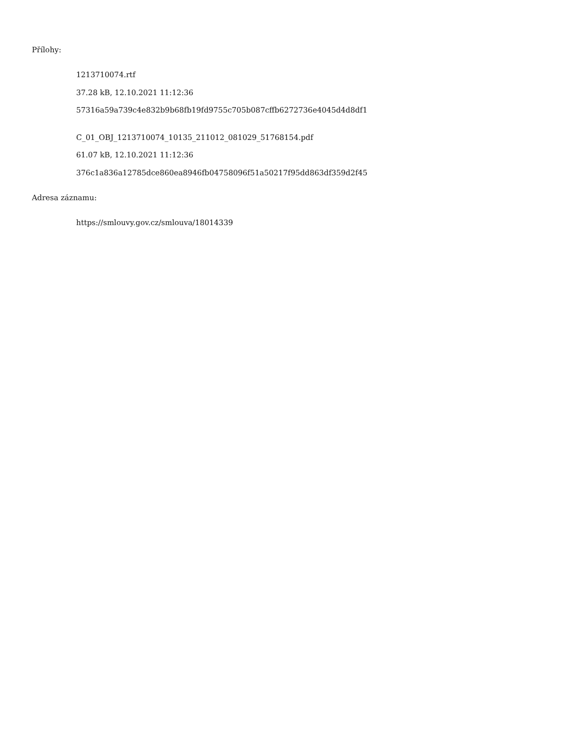Přílohy:
1213710074.rtf
37.28 kB, 12.10.2021 11:12:36
57316a59a739c4e832b9b68fb19fd9755c705b087cffb6272736e4045d4d8df1
C_01_OBJ_1213710074_10135_211012_081029_51768154.pdf
61.07 kB, 12.10.2021 11:12:36
376c1a836a12785dce860ea8946fb04758096f51a50217f95dd863df359d2f45
Adresa záznamu:
https://smlouvy.gov.cz/smlouva/18014339